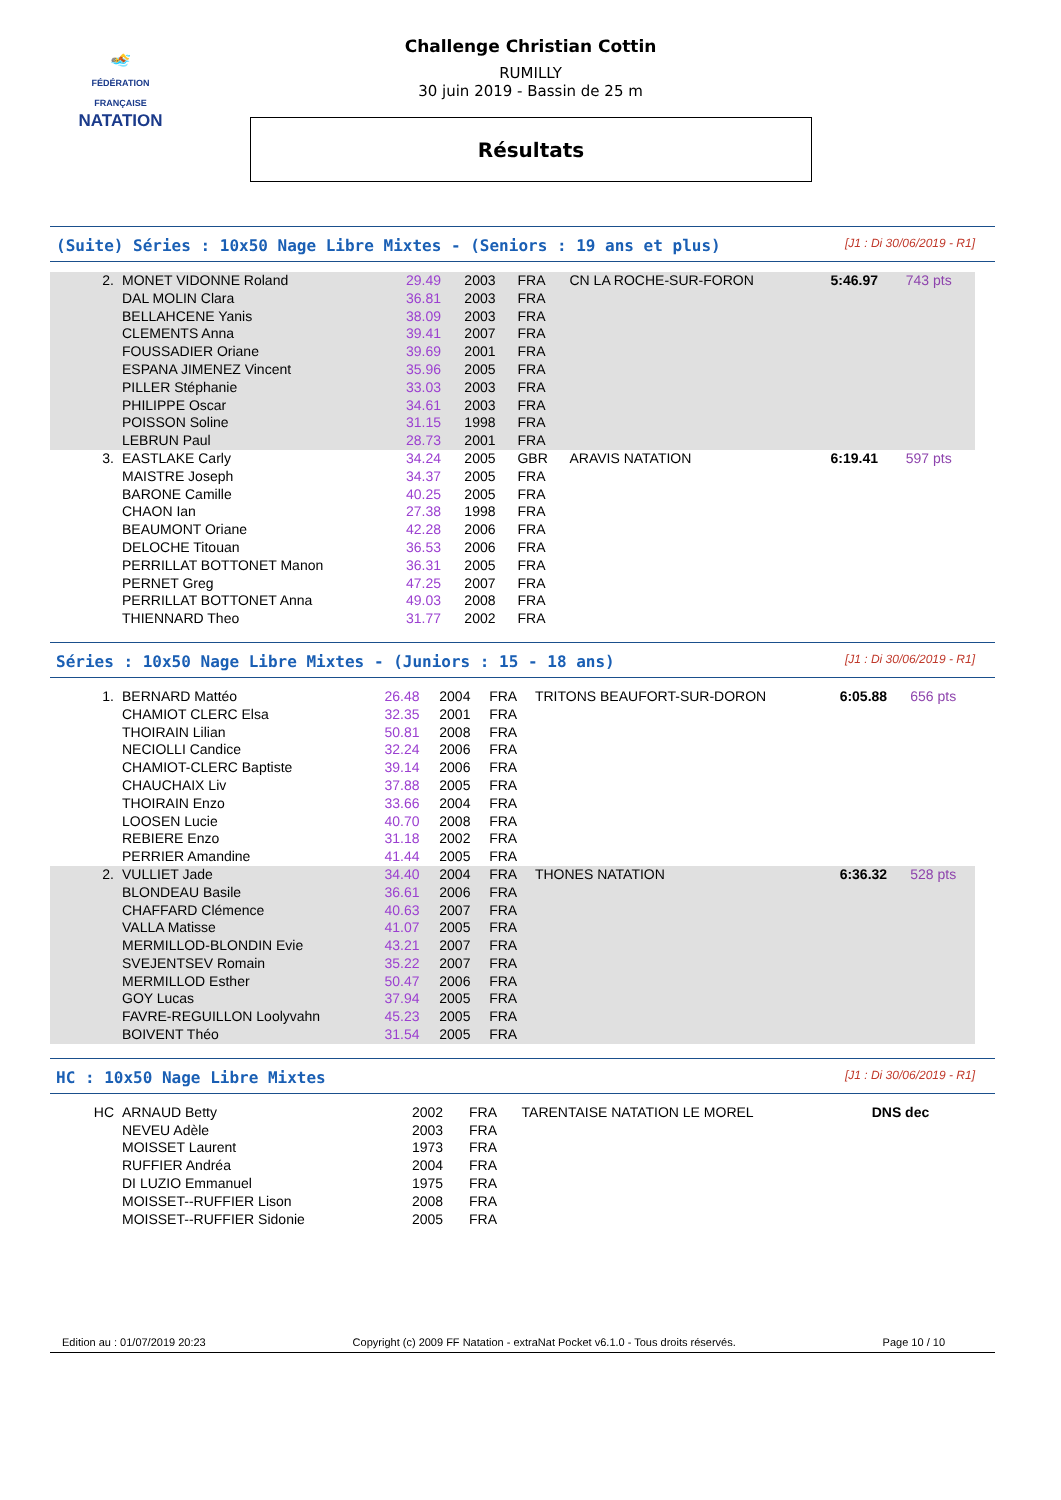🏊
FÉDÉRATION FRANÇAISE
NATATION
Challenge Christian Cottin
RUMILLY
30 juin 2019 - Bassin de 25 m
Résultats
(Suite) Séries : 10x50 Nage Libre Mixtes - (Seniors : 19 ans et plus) [J1 : Di 30/06/2019 - R1]
| 2. | MONET VIDONNE Roland | 29.49 | 2003 | FRA | CN LA ROCHE-SUR-FORON | 5:46.97 | 743 pts |
| | DAL MOLIN Clara | 36.81 | 2003 | FRA | | | |
| | BELLAHCENE Yanis | 38.09 | 2003 | FRA | | | |
| | CLEMENTS Anna | 39.41 | 2007 | FRA | | | |
| | FOUSSADIER Oriane | 39.69 | 2001 | FRA | | | |
| | ESPANA JIMENEZ Vincent | 35.96 | 2005 | FRA | | | |
| | PILLER Stéphanie | 33.03 | 2003 | FRA | | | |
| | PHILIPPE Oscar | 34.61 | 2003 | FRA | | | |
| | POISSON Soline | 31.15 | 1998 | FRA | | | |
| | LEBRUN Paul | 28.73 | 2001 | FRA | | | |
| 3. | EASTLAKE Carly | 34.24 | 2005 | GBR | ARAVIS NATATION | 6:19.41 | 597 pts |
| | MAISTRE Joseph | 34.37 | 2005 | FRA | | | |
| | BARONE Camille | 40.25 | 2005 | FRA | | | |
| | CHAON Ian | 27.38 | 1998 | FRA | | | |
| | BEAUMONT Oriane | 42.28 | 2006 | FRA | | | |
| | DELOCHE Titouan | 36.53 | 2006 | FRA | | | |
| | PERRILLAT BOTTONET Manon | 36.31 | 2005 | FRA | | | |
| | PERNET Greg | 47.25 | 2007 | FRA | | | |
| | PERRILLAT BOTTONET Anna | 49.03 | 2008 | FRA | | | |
| | THIENNARD Theo | 31.77 | 2002 | FRA | | | |
Séries : 10x50 Nage Libre Mixtes - (Juniors : 15 - 18 ans) [J1 : Di 30/06/2019 - R1]
| 1. | BERNARD Mattéo | 26.48 | 2004 | FRA | TRITONS BEAUFORT-SUR-DORON | 6:05.88 | 656 pts |
| | CHAMIOT CLERC Elsa | 32.35 | 2001 | FRA | | | |
| | THOIRAIN Lilian | 50.81 | 2008 | FRA | | | |
| | NECIOLLI Candice | 32.24 | 2006 | FRA | | | |
| | CHAMIOT-CLERC Baptiste | 39.14 | 2006 | FRA | | | |
| | CHAUCHAIX Liv | 37.88 | 2005 | FRA | | | |
| | THOIRAIN Enzo | 33.66 | 2004 | FRA | | | |
| | LOOSEN Lucie | 40.70 | 2008 | FRA | | | |
| | REBIERE Enzo | 31.18 | 2002 | FRA | | | |
| | PERRIER Amandine | 41.44 | 2005 | FRA | | | |
| 2. | VULLIET Jade | 34.40 | 2004 | FRA | THONES NATATION | 6:36.32 | 528 pts |
| | BLONDEAU Basile | 36.61 | 2006 | FRA | | | |
| | CHAFFARD Clémence | 40.63 | 2007 | FRA | | | |
| | VALLA Matisse | 41.07 | 2005 | FRA | | | |
| | MERMILLOD-BLONDIN Evie | 43.21 | 2007 | FRA | | | |
| | SVEJENTSEV Romain | 35.22 | 2007 | FRA | | | |
| | MERMILLOD Esther | 50.47 | 2006 | FRA | | | |
| | GOY Lucas | 37.94 | 2005 | FRA | | | |
| | FAVRE-REGUILLON Loolyvahn | 45.23 | 2005 | FRA | | | |
| | BOIVENT Théo | 31.54 | 2005 | FRA | | | |
HC : 10x50 Nage Libre Mixtes [J1 : Di 30/06/2019 - R1]
| HC | ARNAUD Betty | | 2002 | FRA | TARENTAISE NATATION LE MOREL | DNS dec | |
| | NEVEU Adèle | | 2003 | FRA | | | |
| | MOISSET Laurent | | 1973 | FRA | | | |
| | RUFFIER Andréa | | 2004 | FRA | | | |
| | DI LUZIO Emmanuel | | 1975 | FRA | | | |
| | MOISSET--RUFFIER Lison | | 2008 | FRA | | | |
| | MOISSET--RUFFIER Sidonie | | 2005 | FRA | | | |
Edition au : 01/07/2019 20:23 Copyright (c) 2009 FF Natation - extraNat Pocket v6.1.0 - Tous droits réservés. Page 10 / 10